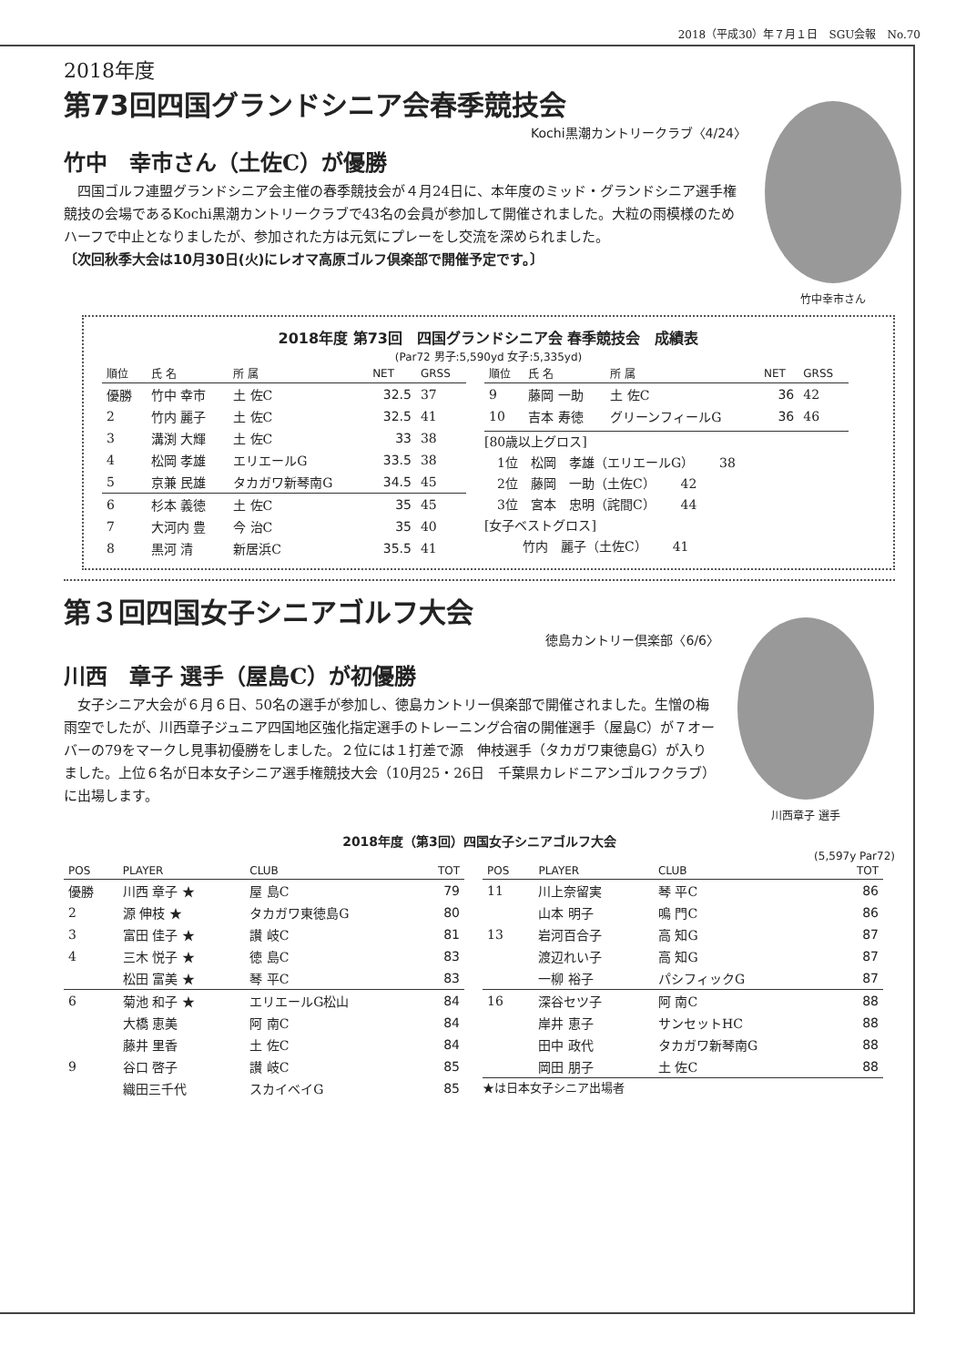2018（平成30）年７月１日　SGU会報　No.70
2018年度
第73回四国グランドシニア会春季競技会
Kochi黒潮カントリークラブ〈4/24〉
竹中　幸市さん（土佐C）が優勝
　四国ゴルフ連盟グランドシニア会主催の春季競技会が４月24日に、本年度のミッド・グランドシニア選手権競技の会場であるKochi黒潮カントリークラブで43名の会員が参加して開催されました。大粒の雨模様のためハーフで中止となりましたが、参加された方は元気にプレーをし交流を深められました。
〔次回秋季大会は10月30日(火)にレオマ高原ゴルフ倶楽部で開催予定です。〕
竹中幸市さん
2018年度 第73回　四国グランドシニア会 春季競技会　成績表
(Par72 男子:5,590yd 女子:5,335yd)
| 順位 | 氏 名 | 所 属 | NET | GRSS |
| --- | --- | --- | --- | --- |
| 優勝 | 竹中 幸市 | 土 佐C | 32.5 | 37 |
| 2 | 竹内 麗子 | 土 佐C | 32.5 | 41 |
| 3 | 溝渕 大輝 | 土 佐C | 33 | 38 |
| 4 | 松岡 孝雄 | エリエールG | 33.5 | 38 |
| 5 | 京兼 民雄 | タカガワ新琴南G | 34.5 | 45 |
| 6 | 杉本 義徳 | 土 佐C | 35 | 45 |
| 7 | 大河内 豊 | 今 治C | 35 | 40 |
| 8 | 黒河 清 | 新居浜C | 35.5 | 41 |
| 順位 | 氏 名 | 所 属 | NET | GRSS |
| --- | --- | --- | --- | --- |
| 9 | 藤岡 一助 | 土 佐C | 36 | 42 |
| 10 | 吉本 寿徳 | グリーンフィールG | 36 | 46 |
[80歳以上グロス]
　1位　松岡　孝雄（エリエールG）　　38
　2位　藤岡　一助（土佐C）　　42
　3位　宮本　忠明（詫間C）　　44
[女子ベストグロス]
　　　竹内　麗子（土佐C）　　41
第３回四国女子シニアゴルフ大会
徳島カントリー倶楽部〈6/6〉
川西　章子 選手（屋島C）が初優勝
　女子シニア大会が６月６日、50名の選手が参加し、徳島カントリー倶楽部で開催されました。生憎の梅雨空でしたが、川西章子ジュニア四国地区強化指定選手のトレーニング合宿の開催選手（屋島C）が７オーバーの79をマークし見事初優勝をしました。２位には１打差で源　伸枝選手（タカガワ東徳島G）が入りました。上位６名が日本女子シニア選手権競技大会（10月25・26日　千葉県カレドニアンゴルフクラブ）に出場します。
川西章子 選手
2018年度（第3回）四国女子シニアゴルフ大会
(5,597y Par72)
| POS | PLAYER | CLUB | TOT |
| --- | --- | --- | --- |
| 優勝 | 川西 章子 ★ | 屋 島C | 79 |
| 2 | 源 伸枝 ★ | タカガワ東徳島G | 80 |
| 3 | 富田 佳子 ★ | 讃 岐C | 81 |
| 4 | 三木 悦子 ★ | 徳 島C | 83 |
| | 松田 富美 ★ | 琴 平C | 83 |
| 6 | 菊池 和子 ★ | エリエールG松山 | 84 |
| | 大橋 恵美 | 阿 南C | 84 |
| | 藤井 里香 | 土 佐C | 84 |
| 9 | 谷口 啓子 | 讃 岐C | 85 |
| | 織田三千代 | スカイベイG | 85 |
| POS | PLAYER | CLUB | TOT |
| --- | --- | --- | --- |
| 11 | 川上奈留実 | 琴 平C | 86 |
| | 山本 明子 | 鳴 門C | 86 |
| 13 | 岩河百合子 | 高 知G | 87 |
| | 渡辺れい子 | 高 知G | 87 |
| | 一柳 裕子 | パシフィックG | 87 |
| 16 | 深谷セツ子 | 阿 南C | 88 |
| | 岸井 恵子 | サンセットHC | 88 |
| | 田中 政代 | タカガワ新琴南G | 88 |
| | 岡田 朋子 | 土 佐C | 88 |
★は日本女子シニア出場者